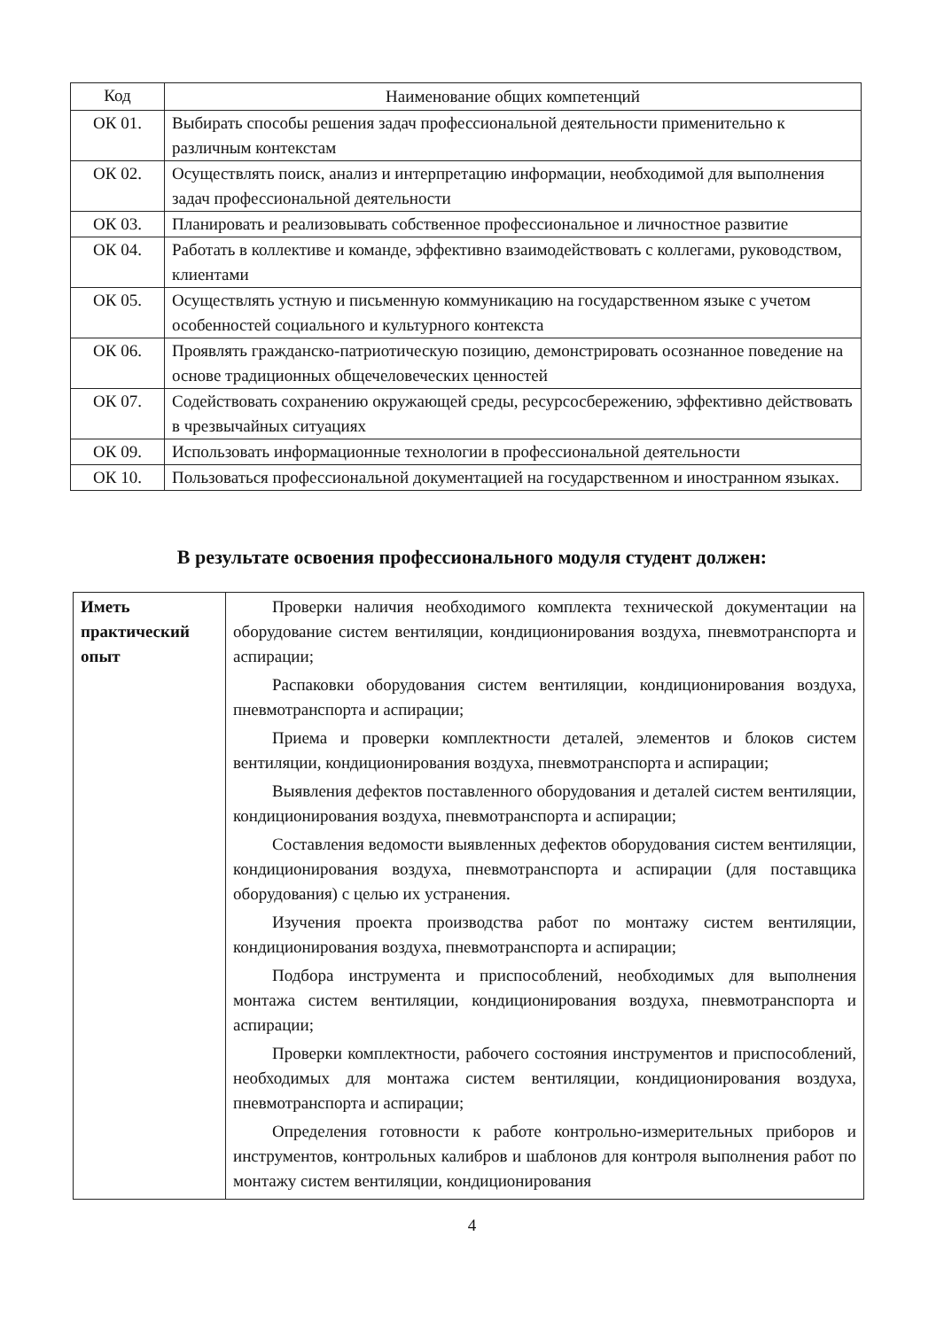| Код | Наименование общих компетенций |
| --- | --- |
| ОК 01. | Выбирать способы решения задач профессиональной деятельности применительно к различным контекстам |
| ОК 02. | Осуществлять поиск, анализ и интерпретацию информации, необходимой для выполнения задач профессиональной деятельности |
| ОК 03. | Планировать и реализовывать собственное профессиональное и личностное развитие |
| ОК 04. | Работать в коллективе и команде, эффективно взаимодействовать с коллегами, руководством, клиентами |
| ОК 05. | Осуществлять устную и письменную коммуникацию на государственном языке с учетом особенностей социального и культурного контекста |
| ОК 06. | Проявлять гражданско-патриотическую позицию, демонстрировать осознанное поведение на основе традиционных общечеловеческих ценностей |
| ОК 07. | Содействовать сохранению окружающей среды, ресурсосбережению, эффективно действовать в чрезвычайных ситуациях |
| ОК 09. | Использовать информационные технологии в профессиональной деятельности |
| ОК 10. | Пользоваться профессиональной документацией на государственном и иностранном языках. |
В результате освоения профессионального модуля студент должен:
| Иметь практический опыт | Проверки наличия необходимого комплекта технической документации на оборудование систем вентиляции, кондиционирования воздуха, пневмотранспорта и аспирации; Распаковки оборудования систем вентиляции, кондиционирования воздуха, пневмотранспорта и аспирации; Приема и проверки комплектности деталей, элементов и блоков систем вентиляции, кондиционирования воздуха, пневмотранспорта и аспирации; Выявления дефектов поставленного оборудования и деталей систем вентиляции, кондиционирования воздуха, пневмотранспорта и аспирации; Составления ведомости выявленных дефектов оборудования систем вентиляции, кондиционирования воздуха, пневмотранспорта и аспирации (для поставщика оборудования) с целью их устранения. Изучения проекта производства работ по монтажу систем вентиляции, кондиционирования воздуха, пневмотранспорта и аспирации; Подбора инструмента и приспособлений, необходимых для выполнения монтажа систем вентиляции, кондиционирования воздуха, пневмотранспорта и аспирации; Проверки комплектности, рабочего состояния инструментов и приспособлений, необходимых для монтажа систем вентиляции, кондиционирования воздуха, пневмотранспорта и аспирации; Определения готовности к работе контрольно-измерительных приборов и инструментов, контрольных калибров и шаблонов для контроля выполнения работ по монтажу систем вентиляции, кондиционирования |
4